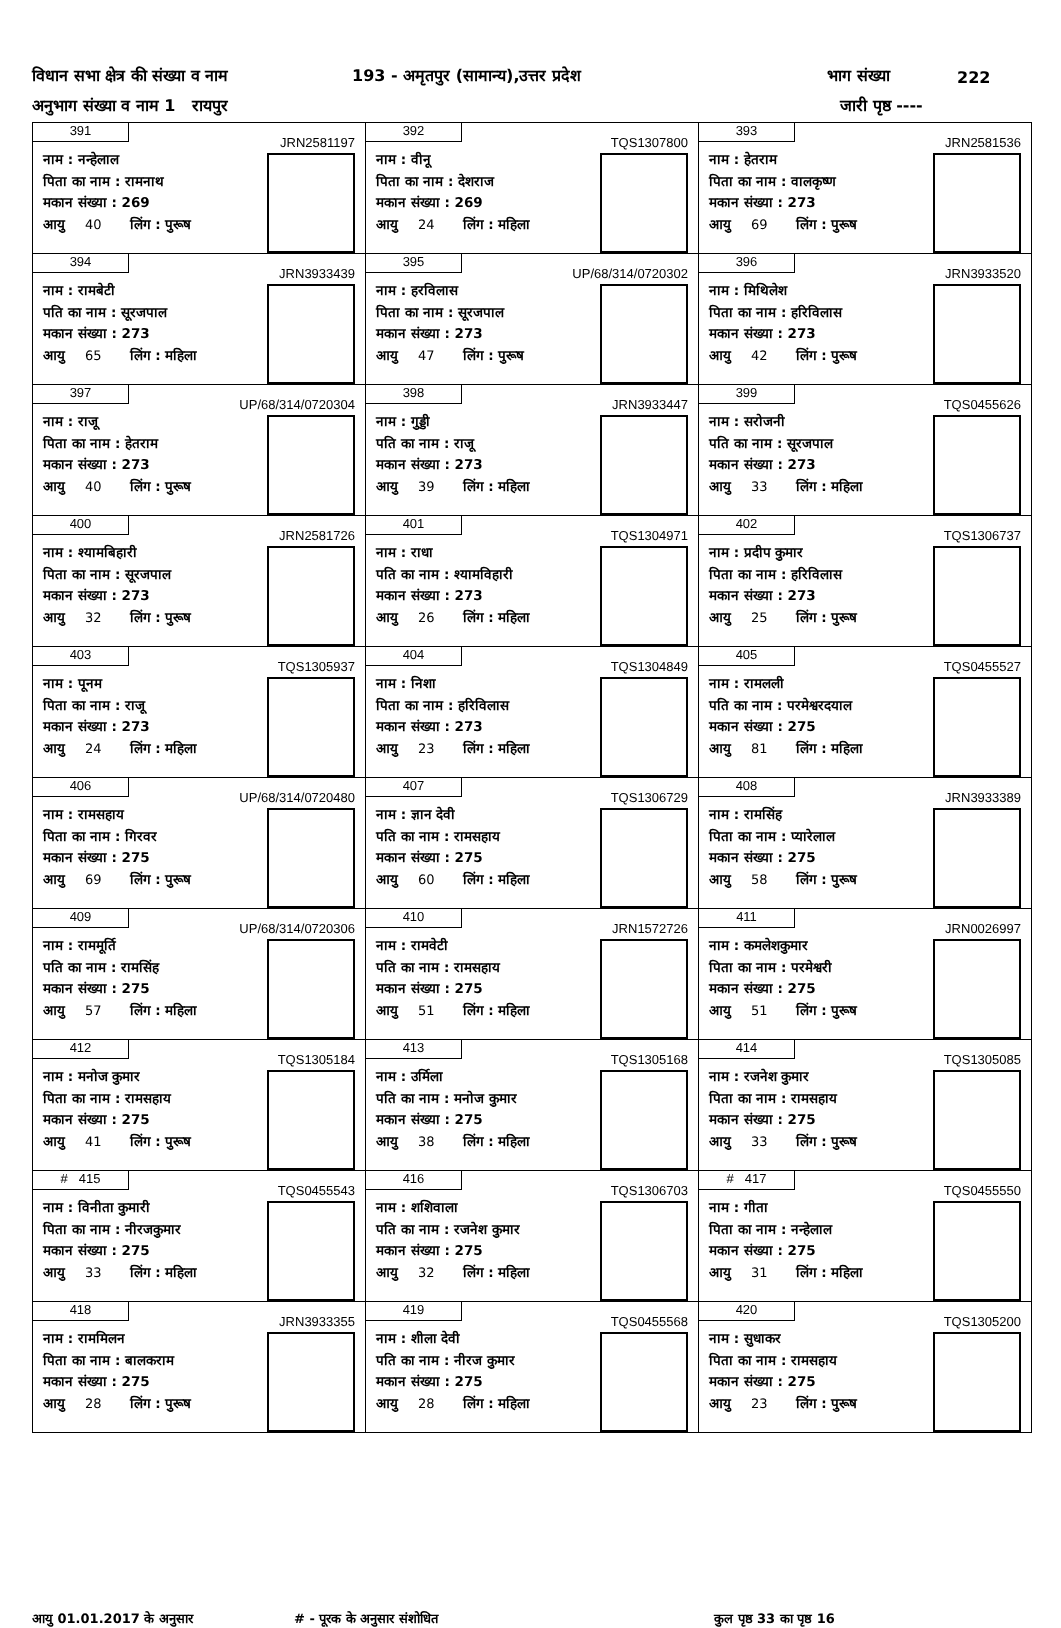विधान सभा क्षेत्र की संख्या व नाम 193 - अमृतपुर (सामान्य),उत्तर प्रदेश भाग संख्या 222
अनुभाग संख्या व नाम 1 रायपुर जारी पृष्ठ ----
| 391 JRN2581197 नाम : नन्हेलाल पिता का नाम : रामनाथ मकान संख्या : 269 आयु 40 लिंग : पुरूष | 392 TQS1307800 नाम : वीनू पिता का नाम : देशराज मकान संख्या : 269 आयु 24 लिंग : महिला | 393 JRN2581536 नाम : हेतराम पिता का नाम : वालकृष्ण मकान संख्या : 273 आयु 69 लिंग : पुरूष |
| 394 JRN3933439 नाम : रामबेटी पति का नाम : सूरजपाल मकान संख्या : 273 आयु 65 लिंग : महिला | 395 UP/68/314/0720302 नाम : हरविलास पिता का नाम : सूरजपाल मकान संख्या : 273 आयु 47 लिंग : पुरूष | 396 JRN3933520 नाम : मिथिलेश पिता का नाम : हरिविलास मकान संख्या : 273 आयु 42 लिंग : पुरूष |
| 397 UP/68/314/0720304 नाम : राजू पिता का नाम : हेतराम मकान संख्या : 273 आयु 40 लिंग : पुरूष | 398 JRN3933447 नाम : गुड्डी पति का नाम : राजू मकान संख्या : 273 आयु 39 लिंग : महिला | 399 TQS0455626 नाम : सरोजनी पति का नाम : सूरजपाल मकान संख्या : 273 आयु 33 लिंग : महिला |
| 400 JRN2581726 नाम : श्यामबिहारी पिता का नाम : सूरजपाल मकान संख्या : 273 आयु 32 लिंग : पुरूष | 401 TQS1304971 नाम : राधा पति का नाम : श्यामविहारी मकान संख्या : 273 आयु 26 लिंग : महिला | 402 TQS1306737 नाम : प्रदीप कुमार पिता का नाम : हरिविलास मकान संख्या : 273 आयु 25 लिंग : पुरूष |
| 403 TQS1305937 नाम : पूनम पिता का नाम : राजू मकान संख्या : 273 आयु 24 लिंग : महिला | 404 TQS1304849 नाम : निशा पिता का नाम : हरिविलास मकान संख्या : 273 आयु 23 लिंग : महिला | 405 TQS0455527 नाम : रामलली पति का नाम : परमेश्वरदयाल मकान संख्या : 275 आयु 81 लिंग : महिला |
| 406 UP/68/314/0720480 नाम : रामसहाय पिता का नाम : गिरवर मकान संख्या : 275 आयु 69 लिंग : पुरूष | 407 TQS1306729 नाम : ज्ञान देवी पति का नाम : रामसहाय मकान संख्या : 275 आयु 60 लिंग : महिला | 408 JRN3933389 नाम : रामसिंह पिता का नाम : प्यारेलाल मकान संख्या : 275 आयु 58 लिंग : पुरूष |
| 409 UP/68/314/0720306 नाम : राममूर्ति पति का नाम : रामसिंह मकान संख्या : 275 आयु 57 लिंग : महिला | 410 JRN1572726 नाम : रामवेटी पति का नाम : रामसहाय मकान संख्या : 275 आयु 51 लिंग : महिला | 411 JRN0026997 नाम : कमलेशकुमार पिता का नाम : परमेश्वरी मकान संख्या : 275 आयु 51 लिंग : पुरूष |
| 412 TQS1305184 नाम : मनोज कुमार पिता का नाम : रामसहाय मकान संख्या : 275 आयु 41 लिंग : पुरूष | 413 TQS1305168 नाम : उर्मिला पति का नाम : मनोज कुमार मकान संख्या : 275 आयु 38 लिंग : महिला | 414 TQS1305085 नाम : रजनेश कुमार पिता का नाम : रामसहाय मकान संख्या : 275 आयु 33 लिंग : पुरूष |
| # 415 TQS0455543 नाम : विनीता कुमारी पिता का नाम : नीरजकुमार मकान संख्या : 275 आयु 33 लिंग : महिला | 416 TQS1306703 नाम : शशिवाला पति का नाम : रजनेश कुमार मकान संख्या : 275 आयु 32 लिंग : महिला | # 417 TQS0455550 नाम : गीता पिता का नाम : नन्हेलाल मकान संख्या : 275 आयु 31 लिंग : महिला |
| 418 JRN3933355 नाम : राममिलन पिता का नाम : बालकराम मकान संख्या : 275 आयु 28 लिंग : पुरूष | 419 TQS0455568 नाम : शीला देवी पति का नाम : नीरज कुमार मकान संख्या : 275 आयु 28 लिंग : महिला | 420 TQS1305200 नाम : सुधाकर पिता का नाम : रामसहाय मकान संख्या : 275 आयु 23 लिंग : पुरूष |
आयु 01.01.2017 के अनुसार # - पूरक के अनुसार संशोधित कुल पृष्ठ 33 का पृष्ठ 16